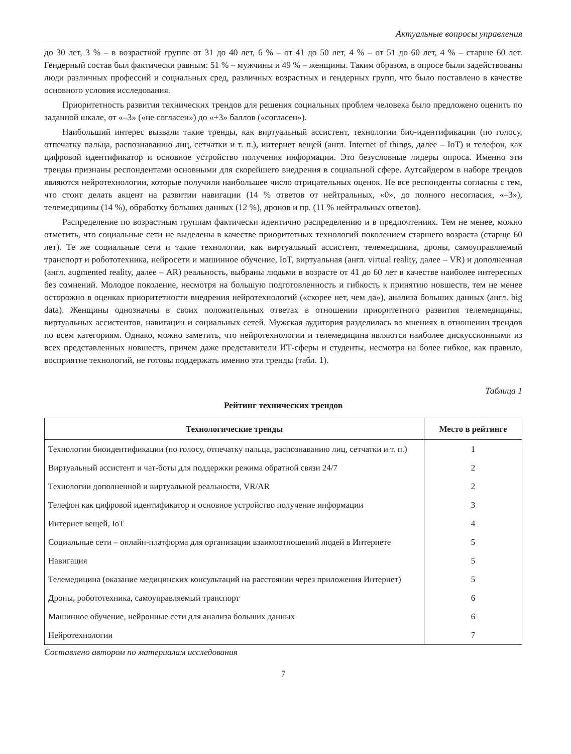Актуальные вопросы управления
до 30 лет, 3 % – в возрастной группе от 31 до 40 лет, 6 % – от 41 до 50 лет, 4 % – от 51 до 60 лет, 4 % – старше 60 лет. Гендерный состав был фактически равным: 51 % – мужчины и 49 % – женщины. Таким образом, в опросе были задействованы люди различных профессий и социальных сред, различных возрастных и гендерных групп, что было поставлено в качестве основного условия исследования.
Приоритетность развития технических трендов для решения социальных проблем человека было предложено оценить по заданной шкале, от «–3» («не согласен») до «+3» баллов («согласен»).
Наибольший интерес вызвали такие тренды, как виртуальный ассистент, технологии био-идентификации (по голосу, отпечатку пальца, распознаванию лиц, сетчатки и т. п.), интернет вещей (англ. Internet of things, далее – IoT) и телефон, как цифровой идентификатор и основное устройство получения информации. Это безусловные лидеры опроса. Именно эти тренды признаны респондентами основными для скорейшего внедрения в социальной сфере. Аутсайдером в наборе трендов являются нейротехнологии, которые получили наибольшее число отрицательных оценок. Не все респонденты согласны с тем, что стоит делать акцент на развитии навигации (14 % ответов от нейтральных, «0», до полного несогласия, «–3»), телемедицины (14 %), обработку больших данных (12 %), дронов и пр. (11 % нейтральных ответов).
Распределение по возрастным группам фактически идентично распределению и в предпочтениях. Тем не менее, можно отметить, что социальные сети не выделены в качестве приоритетных технологий поколением старшего возраста (старще 60 лет). Те же социальные сети и такие технологии, как виртуальный ассистент, телемедицина, дроны, самоуправляемый транспорт и робототехника, нейросети и машинное обучение, IoT, виртуальная (англ. virtual reality, далее – VR) и дополненная (англ. augmented reality, далее – AR) реальность, выбраны людьми в возрасте от 41 до 60 лет в качестве наиболее интересных без сомнений. Молодое поколение, несмотря на большую подготовленность и гибкость к принятию новшеств, тем не менее осторожно в оценках приоритетности внедрения нейротехнологий («скорее нет, чем да»), анализа больших данных (англ. big data). Женщины однозначны в своих положительных ответах в отношении приоритетного развития телемедицины, виртуальных ассистентов, навигации и социальных сетей. Мужская аудитория разделилась во мнениях в отношении трендов по всем категориям. Однако, можно заметить, что нейротехнологии и телемедицина являются наиболее дискуссионными из всех представленных новшеств, причем даже представители ИТ-сферы и студенты, несмотря на более гибкое, как правило, восприятие технологий, не готовы поддержать именно эти тренды (табл. 1).
Таблица 1
Рейтинг технических трендов
| Технологические тренды | Место в рейтинге |
| --- | --- |
| Технологии биоидентификации (по голосу, отпечатку пальца, распознаванию лиц, сетчатки и т. п.) | 1 |
| Виртуальный ассистент и чат-боты для поддержки режима обратной связи 24/7 | 2 |
| Технологии дополненной и виртуальной реальности, VR/AR | 2 |
| Телефон как цифровой идентификатор и основное устройство получение информации | 3 |
| Интернет вещей, IoT | 4 |
| Социальные сети – онлайн-платформа для организации взаимоотношений людей в Интернете | 5 |
| Навигация | 5 |
| Телемедицина (оказание медицинских консультаций на расстоянии через приложения Интернет) | 5 |
| Дроны, робототехника, самоуправляемый транспорт | 6 |
| Машинное обучение, нейронные сети для анализа больших данных | 6 |
| Нейротехнологии | 7 |
Составлено автором по материалам исследования
7